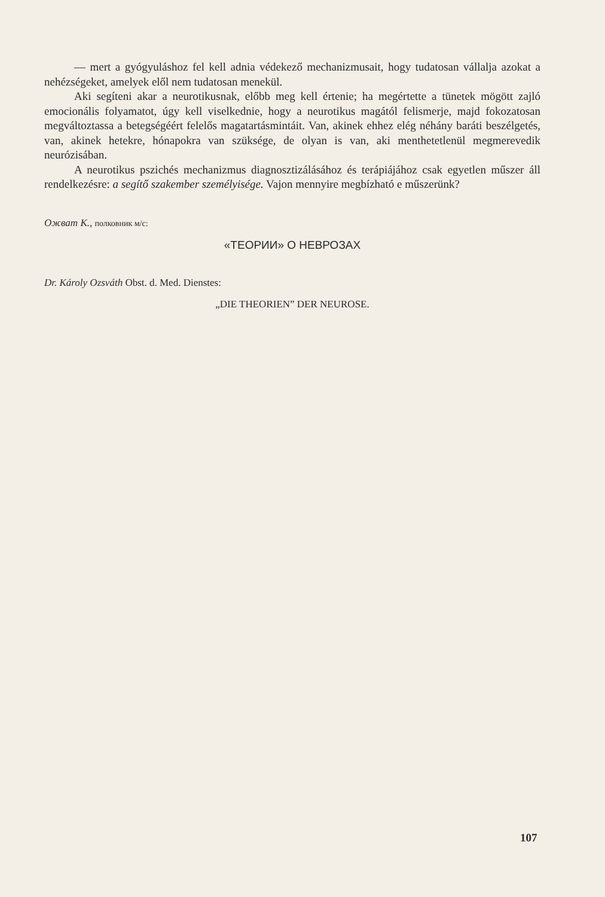— mert a gyógyuláshoz fel kell adnia védekező mechanizmusait, hogy tudatosan vállalja azokat a nehézségeket, amelyek elől nem tudatosan menekül.
Aki segíteni akar a neurotikusnak, előbb meg kell értenie; ha megértette a tünetek mögött zajló emocionális folyamatot, úgy kell viselkednie, hogy a neurotikus magától felismerje, majd fokozatosan megváltoztassa a betegségéért felelős magatartásmintáit. Van, akinek ehhez elég néhány baráti beszélgetés, van, akinek hetekre, hónapokra van szüksége, de olyan is van, aki menthetetlenül megmerevedik neurózisában.
A neurotikus pszichés mechanizmus diagnosztizálásához és terápiájához csak egyetlen műszer áll rendelkezésre: a segítő szakember személyisége. Vajon mennyire megbízható e műszerünk?
Ожват К., полковник м/с:
«ТЕОРИИ» О НЕВРОЗАХ
Dr. Károly Ozsváth Obst. d. Med. Dienstes:
„DIE THEORIEN” DER NEUROSE.
107